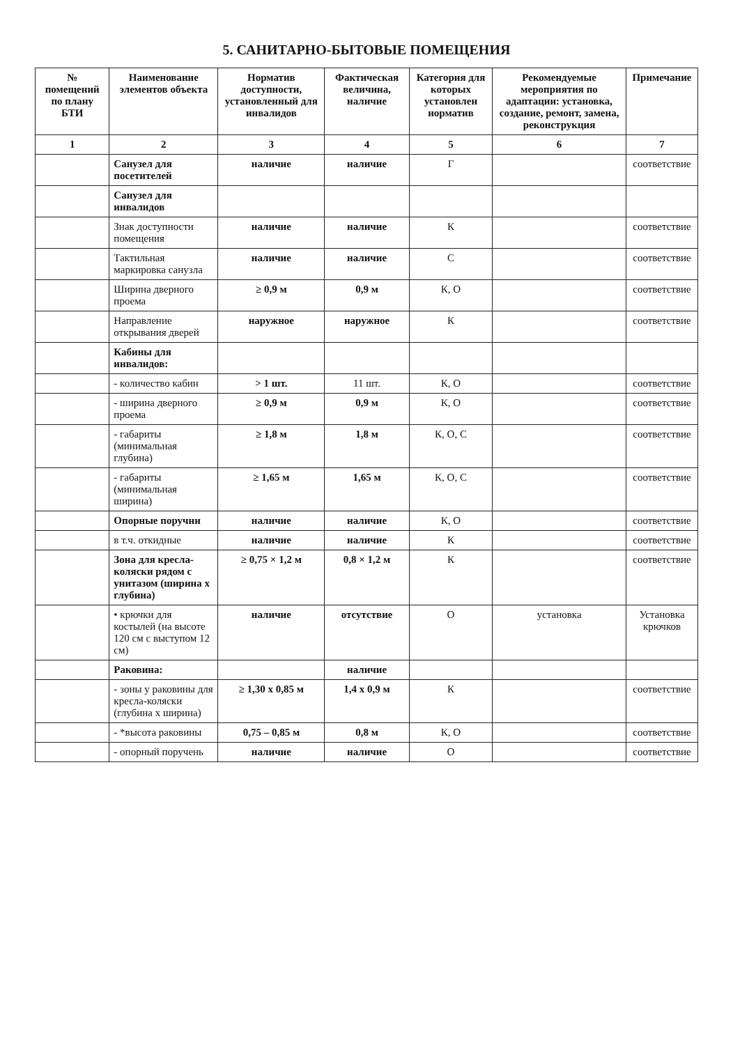5. САНИТАРНО-БЫТОВЫЕ ПОМЕЩЕНИЯ
| № помещений по плану БТИ | Наименование элементов объекта | Норматив доступности, установленный для инвалидов | Фактическая величина, наличие | Категория для которых установлен норматив | Рекомендуемые мероприятия по адаптации: установка, создание, ремонт, замена, реконструкция | Примечание |
| --- | --- | --- | --- | --- | --- | --- |
| 1 | 2 | 3 | 4 | 5 | 6 | 7 |
| | Санузел для посетителей | наличие | наличие | Г | | соответствие |
| | Санузел для инвалидов | | | | | |
| | Знак доступности помещения | наличие | наличие | К | | соответствие |
| | Тактильная маркировка санузла | наличие | наличие | С | | соответствие |
| | Ширина дверного проема | ≥ 0,9 м | 0,9 м | К, О | | соответствие |
| | Направление открывания дверей | наружное | наружное | К | | соответствие |
| | Кабины для инвалидов: | | | | | |
| | - количество кабин | > 1 шт. | 11 шт. | К, О | | соответствие |
| | - ширина дверного проема | ≥ 0,9 м | 0,9 м | К, О | | соответствие |
| | - габариты (минимальная глубина) | ≥ 1,8 м | 1,8 м | К, О, С | | соответствие |
| | - габариты (минимальная ширина) | ≥ 1,65 м | 1,65 м | К, О, С | | соответствие |
| | Опорные поручни | наличие | наличие | К, О | | соответствие |
| | в т.ч. откидные | наличие | наличие | К | | соответствие |
| | Зона для кресла-коляски рядом с унитазом (ширина х глубина) | ≥ 0,75 × 1,2 м | 0,8 × 1,2 м | К | | соответствие |
| | • крючки для костылей (на высоте 120 см с выступом 12 см) | наличие | отсутствие | О | установка | Установка крючков |
| | Раковина: | | наличие | | | |
| | - зоны у раковины для кресла-коляски (глубина х ширина) | ≥ 1,30 х 0,85 м | 1,4 х 0,9 м | К | | соответствие |
| | - *высота раковины | 0,75 – 0,85 м | 0,8 м | К, О | | соответствие |
| | - опорный поручень | наличие | наличие | О | | соответствие |